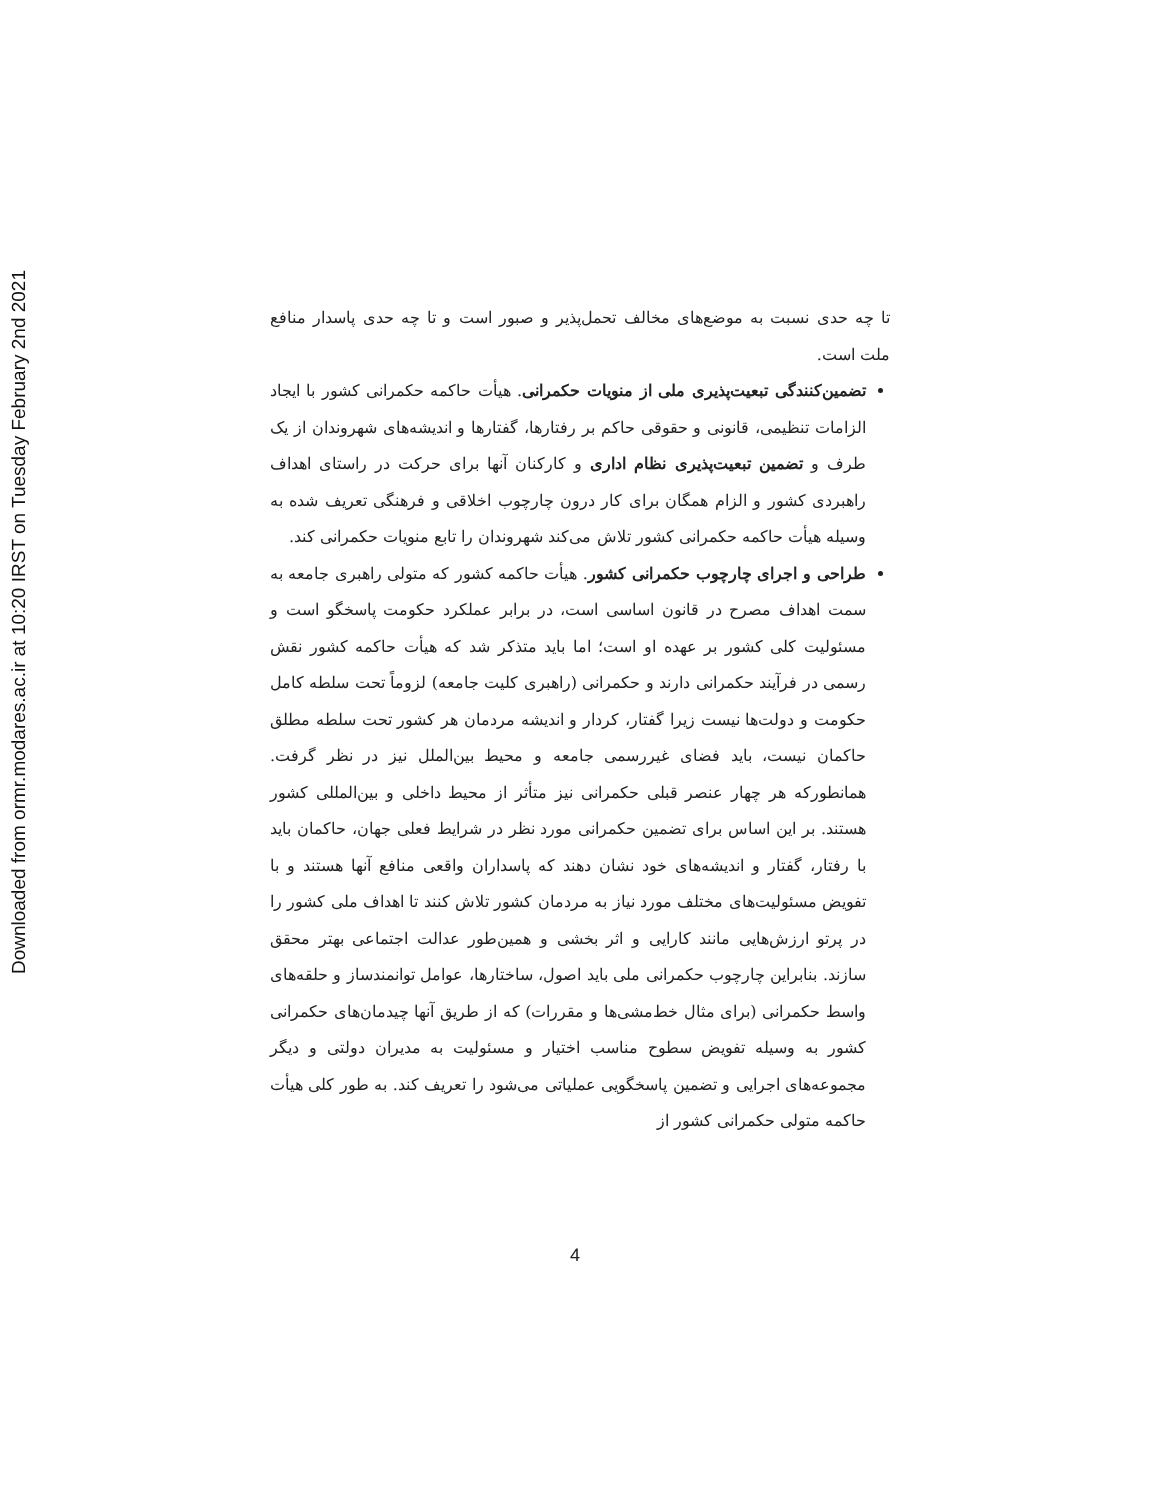Downloaded from ormr.modares.ac.ir at 10:20 IRST on Tuesday February 2nd 2021
تا چه حدی نسبت به موضع‌های مخالف تحمل‌پذیر و صبور است و تا چه حدی پاسدار منافع ملت است.
تضمین‌کنندگی تبعیت‌پذیری ملی از منویات حکمرانی. هیأت حاکمه حکمرانی کشور با ایجاد الزامات تنظیمی، قانونی و حقوقی حاکم بر رفتارها، گفتارها و اندیشه‌های شهروندان از یک طرف و تضمین تبعیت‌پذیری نظام اداری و کارکنان آنها برای حرکت در راستای اهداف راهبردی کشور و الزام همگان برای کار درون چارچوب اخلاقی و فرهنگی تعریف شده به وسیله هیأت حاکمه حکمرانی کشور تلاش می‌کند شهروندان را تابع منویات حکمرانی کند.
طراحی و اجرای چارچوب حکمرانی کشور. هیأت حاکمه کشور که متولی راهبری جامعه به سمت اهداف مصرح در قانون اساسی است، در برابر عملکرد حکومت پاسخگو است و مسئولیت کلی کشور بر عهده او است؛ اما باید متذکر شد که هیأت حاکمه کشور نقش رسمی در فرآیند حکمرانی دارند و حکمرانی (راهبری کلیت جامعه) لزوماً تحت سلطه کامل حکومت و دولت‌ها نیست زیرا گفتار، کردار و اندیشه مردمان هر کشور تحت سلطه مطلق حاکمان نیست، باید فضای غیررسمی جامعه و محیط بین‌الملل نیز در نظر گرفت. همانطورکه هر چهار عنصر قبلی حکمرانی نیز متأثر از محیط داخلی و بین‌المللی کشور هستند. بر این اساس برای تضمین حکمرانی مورد نظر در شرایط فعلی جهان، حاکمان باید با رفتار، گفتار و اندیشه‌های خود نشان دهند که پاسداران واقعی منافع آنها هستند و با تفویض مسئولیت‌های مختلف مورد نیاز به مردمان کشور تلاش کنند تا اهداف ملی کشور را در پرتو ارزش‌هایی مانند کارایی و اثر بخشی و همین‌طور عدالت اجتماعی بهتر محقق سازند. بنابراین چارچوب حکمرانی ملی باید اصول، ساختارها، عوامل توانمندساز و حلقه‌های واسط حکمرانی (برای مثال خط‌مشی‌ها و مقررات) که از طریق آنها چیدمان‌های حکمرانی کشور به وسیله تفویض سطوح مناسب اختیار و مسئولیت به مدیران دولتی و دیگر مجموعه‌های اجرایی و تضمین پاسخگویی عملیاتی می‌شود را تعریف کند. به طور کلی هیأت حاکمه متولی حکمرانی کشور از
4